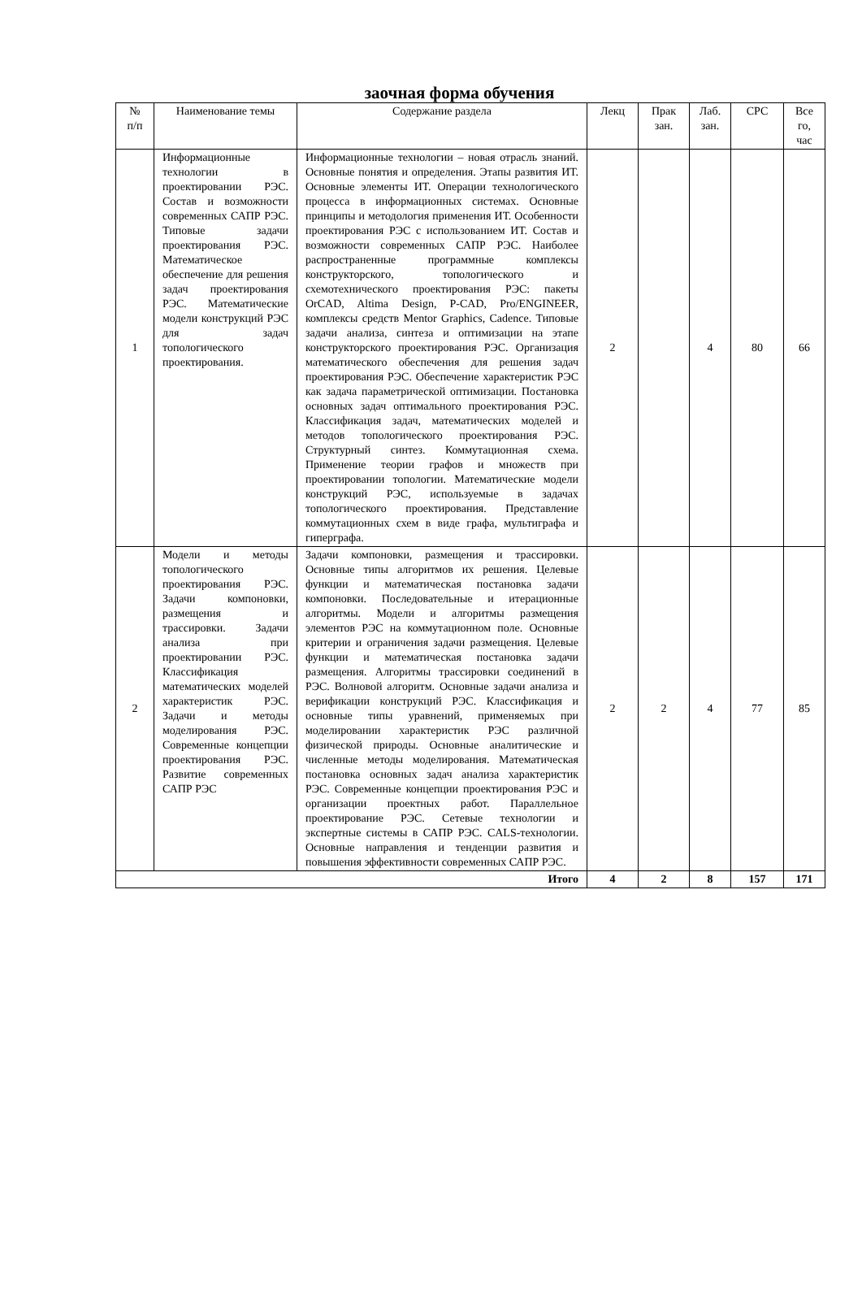заочная форма обучения
| № п/п | Наименование темы | Содержание раздела | Лекц | Прак зан. | Лаб. зан. | СРС | Все го, час |
| --- | --- | --- | --- | --- | --- | --- | --- |
| 1 | Информационные технологии в проектировании РЭС. Состав и возможности современных САПР РЭС. Типовые задачи проектирования РЭС. Математическое обеспечение для решения задач проектирования РЭС. Математические модели конструкций РЭС для задач топологического проектирования. | Информационные технологии – новая отрасль знаний. Основные понятия и определения. Этапы развития ИТ. Основные элементы ИТ. Операции технологического процесса в информационных системах. Основные принципы и методология применения ИТ. Особенности проектирования РЭС с использованием ИТ. Состав и возможности современных САПР РЭС. Наиболее распространенные программные комплексы конструкторского, топологического и схемотехнического проектирования РЭС: пакеты OrCAD, Altima Design, P-CAD, Pro/ENGINEER, комплексы средств Mentor Graphics, Cadence. Типовые задачи анализа, синтеза и оптимизации на этапе конструкторского проектирования РЭС. Организация математического обеспечения для решения задач проектирования РЭС. Обеспечение характеристик РЭС как задача параметрической оптимизации. Постановка основных задач оптимального проектирования РЭС. Классификация задач, математических моделей и методов топологического проектирования РЭС. Структурный синтез. Коммутационная схема. Применение теории графов и множеств при проектировании топологии. Математические модели конструкций РЭС, используемые в задачах топологического проектирования. Представление коммутационных схем в виде графа, мультиграфа и гиперграфа. | 2 | | 4 | 80 | 66 |
| 2 | Модели и методы топологического проектирования РЭС. Задачи компоновки, размещения и трассировки. Задачи анализа при проектировании РЭС. Классификация математических моделей характеристик РЭС. Задачи и методы моделирования РЭС. Современные концепции проектирования РЭС. Развитие современных САПР РЭС | Задачи компоновки, размещения и трассировки. Основные типы алгоритмов их решения. Целевые функции и математическая постановка задачи компоновки. Последовательные и итерационные алгоритмы. Модели и алгоритмы размещения элементов РЭС на коммутационном поле. Основные критерии и ограничения задачи размещения. Целевые функции и математическая постановка задачи размещения. Алгоритмы трассировки соединений в РЭС. Волновой алгоритм. Основные задачи анализа и верификации конструкций РЭС. Классификация и основные типы уравнений, применяемых при моделировании характеристик РЭС различной физической природы. Основные аналитические и численные методы моделирования. Математическая постановка основных задач анализа характеристик РЭС. Современные концепции проектирования РЭС и организации проектных работ. Параллельное проектирование РЭС. Сетевые технологии и экспертные системы в САПР РЭС. CALS-технологии. Основные направления и тенденции развития и повышения эффективности современных САПР РЭС. | 2 | 2 | 4 | 77 | 85 |
| Итого | | | 4 | 2 | 8 | 157 | 171 |